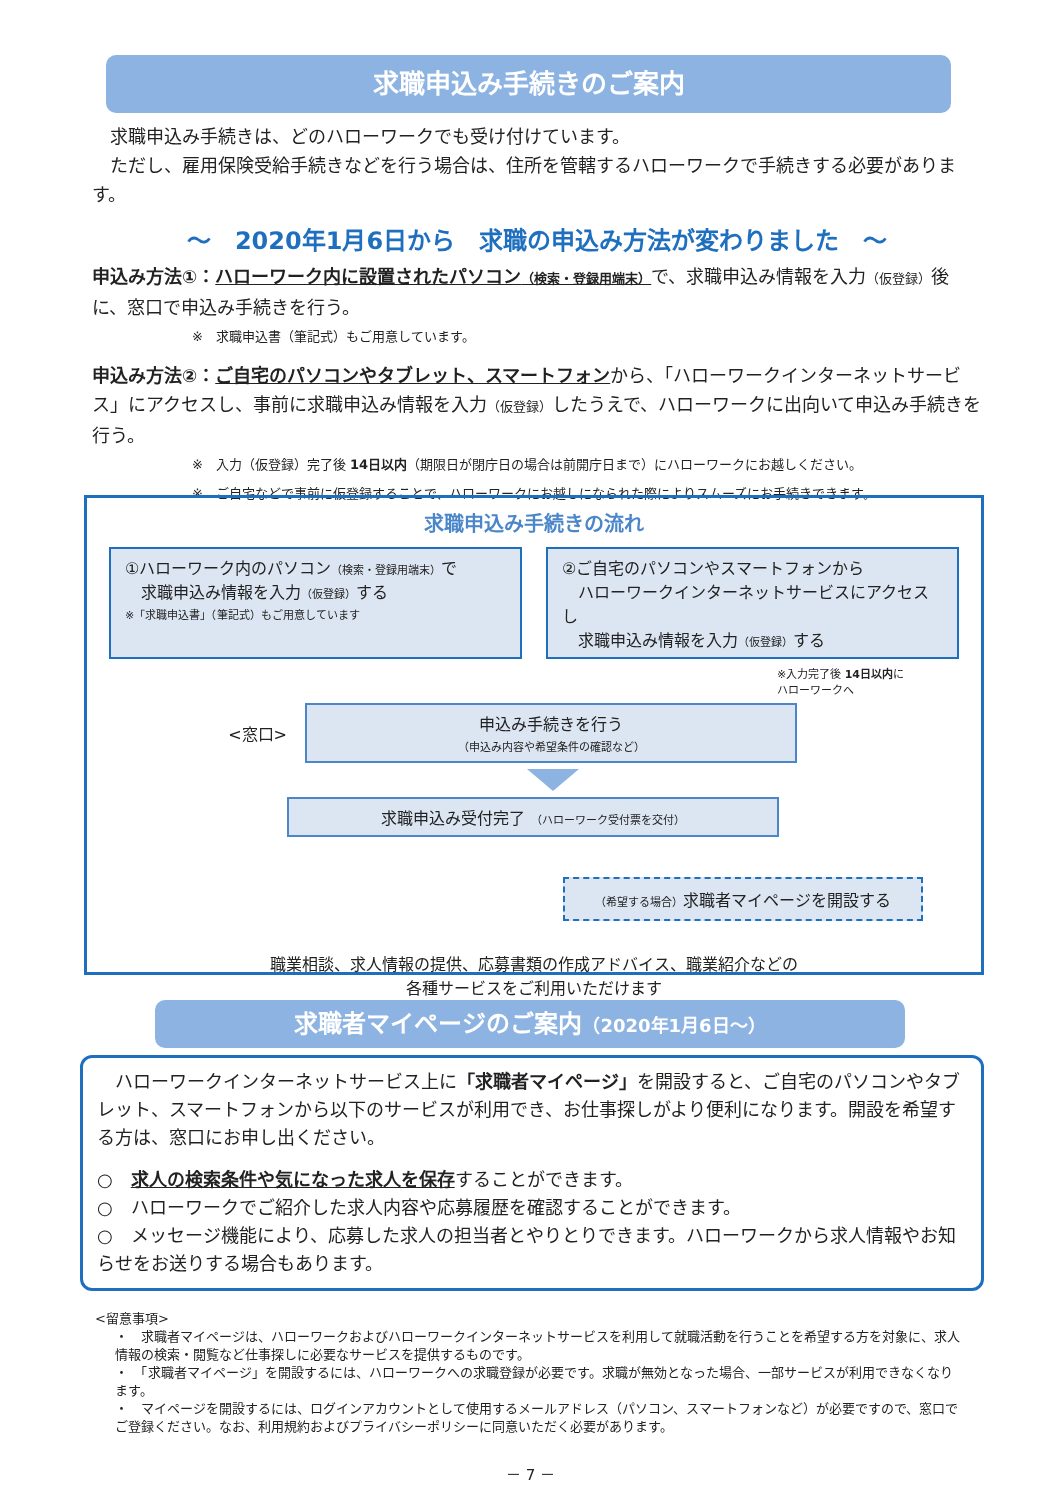求職申込み手続きのご案内
　求職申込み手続きは、どのハローワークでも受け付けています。
　ただし、雇用保険受給手続きなどを行う場合は、住所を管轄するハローワークで手続きする必要があります。
～　2020年1月6日から　求職の申込み方法が変わりました　～
申込み方法①：ハローワーク内に設置されたパソコン（検索・登録用端末）で、求職申込み情報を入力（仮登録）後に、窓口で申込み手続きを行う。
※　求職申込書（筆記式）もご用意しています。
申込み方法②：ご自宅のパソコンやタブレット、スマートフォンから、「ハローワークインターネットサービス」にアクセスし、事前に求職申込み情報を入力（仮登録）したうえで、ハローワークに出向いて申込み手続きを行う。
※　入力（仮登録）完了後 14日以内（期限日が閉庁日の場合は前開庁日まで）にハローワークにお越しください。
※　ご自宅などで事前に仮登録することで、ハローワークにお越しになられた際によりスムーズにお手続きできます。
求職申込み手続きの流れ
①ハローワーク内のパソコン（検索・登録用端末）で
　求職申込み情報を入力（仮登録）する
※「求職申込書」（筆記式）もご用意しています
②ご自宅のパソコンやスマートフォンから
　ハローワークインターネットサービスにアクセスし
　求職申込み情報を入力（仮登録）する
※入力完了後 14日以内に
ハローワークへ
<窓口>
申込み手続きを行う
（申込み内容や希望条件の確認など）
求職申込み受付完了 （ハローワーク受付票を交付）
（希望する場合）求職者マイページを開設する
職業相談、求人情報の提供、応募書類の作成アドバイス、職業紹介などの
各種サービスをご利用いただけます
求職者マイページのご案内（2020年1月6日～）
　ハローワークインターネットサービス上に「求職者マイページ」を開設すると、ご自宅のパソコンやタブレット、スマートフォンから以下のサービスが利用でき、お仕事探しがより便利になります。開設を希望する方は、窓口にお申し出ください。
○　求人の検索条件や気になった求人を保存することができます。
○　ハローワークでご紹介した求人内容や応募履歴を確認することができます。
○　メッセージ機能により、応募した求人の担当者とやりとりできます。ハローワークから求人情報やお知らせをお送りする場合もあります。
<留意事項>
・　求職者マイページは、ハローワークおよびハローワークインターネットサービスを利用して就職活動を行うことを希望する方を対象に、求人情報の検索・閲覧など仕事探しに必要なサービスを提供するものです。
・　「求職者マイページ」を開設するには、ハローワークへの求職登録が必要です。求職が無効となった場合、一部サービスが利用できなくなります。
・　マイページを開設するには、ログインアカウントとして使用するメールアドレス（パソコン、スマートフォンなど）が必要ですので、窓口でご登録ください。なお、利用規約およびプライバシーポリシーに同意いただく必要があります。
－ 7 －